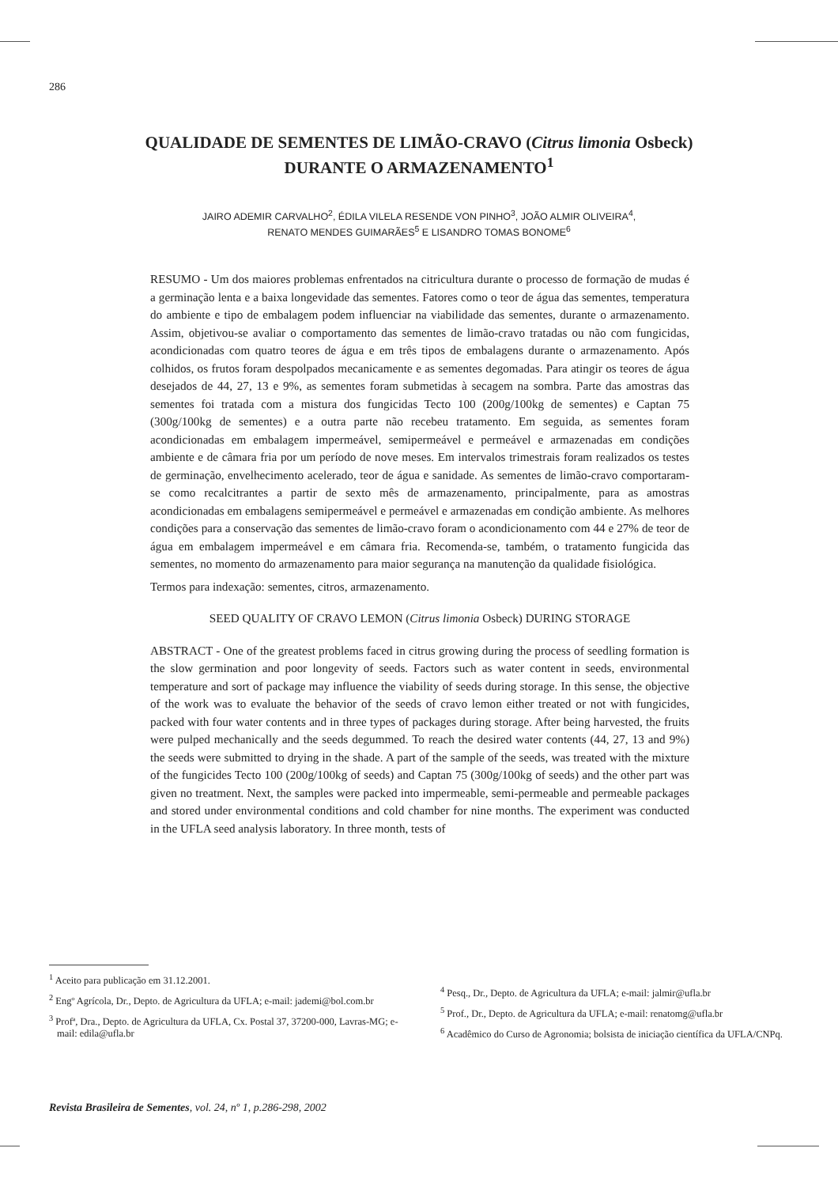286
QUALIDADE DE SEMENTES DE LIMÃO-CRAVO (Citrus limonia Osbeck)
DURANTE O ARMAZENAMENTO<sup>1</sup>
JAIRO ADEMIR CARVALHO<sup>2</sup>, ÉDILA VILELA RESENDE VON PINHO<sup>3</sup>, JOÃO ALMIR OLIVEIRA<sup>4</sup>,
RENATO MENDES GUIMARÃES<sup>5</sup> E LISANDRO TOMAS BONOME<sup>6</sup>
RESUMO - Um dos maiores problemas enfrentados na citricultura durante o processo de formação de mudas é a germinação lenta e a baixa longevidade das sementes. Fatores como o teor de água das sementes, temperatura do ambiente e tipo de embalagem podem influenciar na viabilidade das sementes, durante o armazenamento. Assim, objetivou-se avaliar o comportamento das sementes de limão-cravo tratadas ou não com fungicidas, acondicionadas com quatro teores de água e em três tipos de embalagens durante o armazenamento. Após colhidos, os frutos foram despolpados mecanicamente e as sementes degomadas. Para atingir os teores de água desejados de 44, 27, 13 e 9%, as sementes foram submetidas à secagem na sombra. Parte das amostras das sementes foi tratada com a mistura dos fungicidas Tecto 100 (200g/100kg de sementes) e Captan 75 (300g/100kg de sementes) e a outra parte não recebeu tratamento. Em seguida, as sementes foram acondicionadas em embalagem impermeável, semipermeável e permeável e armazenadas em condições ambiente e de câmara fria por um período de nove meses. Em intervalos trimestrais foram realizados os testes de germinação, envelhecimento acelerado, teor de água e sanidade. As sementes de limão-cravo comportaram-se como recalcitrantes a partir de sexto mês de armazenamento, principalmente, para as amostras acondicionadas em embalagens semipermeável e permeável e armazenadas em condição ambiente. As melhores condições para a conservação das sementes de limão-cravo foram o acondicionamento com 44 e 27% de teor de água em embalagem impermeável e em câmara fria. Recomenda-se, também, o tratamento fungicida das sementes, no momento do armazenamento para maior segurança na manutenção da qualidade fisiológica.
Termos para indexação: sementes, citros, armazenamento.
SEED QUALITY OF CRAVO LEMON (Citrus limonia Osbeck) DURING STORAGE
ABSTRACT - One of the greatest problems faced in citrus growing during the process of seedling formation is the slow germination and poor longevity of seeds. Factors such as water content in seeds, environmental temperature and sort of package may influence the viability of seeds during storage. In this sense, the objective of the work was to evaluate the behavior of the seeds of cravo lemon either treated or not with fungicides, packed with four water contents and in three types of packages during storage. After being harvested, the fruits were pulped mechanically and the seeds degummed. To reach the desired water contents (44, 27, 13 and 9%) the seeds were submitted to drying in the shade. A part of the sample of the seeds, was treated with the mixture of the fungicides Tecto 100 (200g/100kg of seeds) and Captan 75 (300g/100kg of seeds) and the other part was given no treatment. Next, the samples were packed into impermeable, semi-permeable and permeable packages and stored under environmental conditions and cold chamber for nine months. The experiment was conducted in the UFLA seed analysis laboratory. In three month, tests of
<sup>1</sup> Aceito para publicação em 31.12.2001.
<sup>2</sup> Engº Agrícola, Dr., Depto. de Agricultura da UFLA; e-mail: jademi@bol.com.br
<sup>3</sup> Profª, Dra., Depto. de Agricultura da UFLA, Cx. Postal 37, 37200-000, Lavras-MG; e-mail: edila@ufla.br
<sup>4</sup> Pesq., Dr., Depto. de Agricultura da UFLA; e-mail: jalmir@ufla.br
<sup>5</sup> Prof., Dr., Depto. de Agricultura da UFLA; e-mail: renatomg@ufla.br
<sup>6</sup> Acadêmico do Curso de Agronomia; bolsista de iniciação científica da UFLA/CNPq.
Revista Brasileira de Sementes, vol. 24, nº 1, p.286-298, 2002